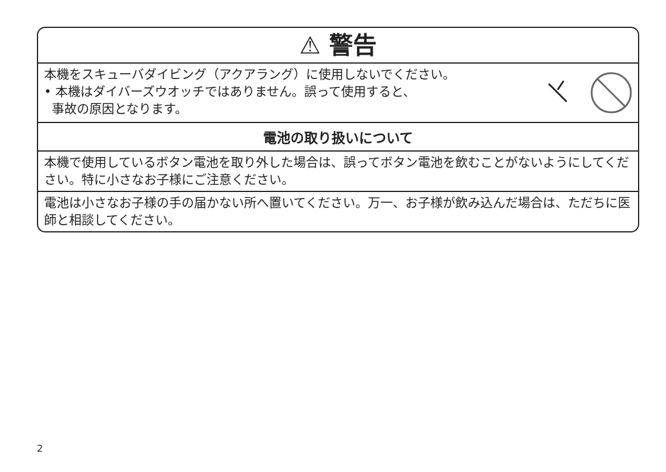⚠ 警告
本機をスキューバダイビング（アクアラング）に使用しないでください。
• 本機はダイバーズウオッチではありません。誤って使用すると、
事故の原因となります。
電池の取り扱いについて
本機で使用しているボタン電池を取り外した場合は、誤ってボタン電池を飲むことがないようにしてください。特に小さなお子様にご注意ください。
電池は小さなお子様の手の届かない所へ置いてください。万一、お子様が飲み込んだ場合は、ただちに医師と相談してください。
2